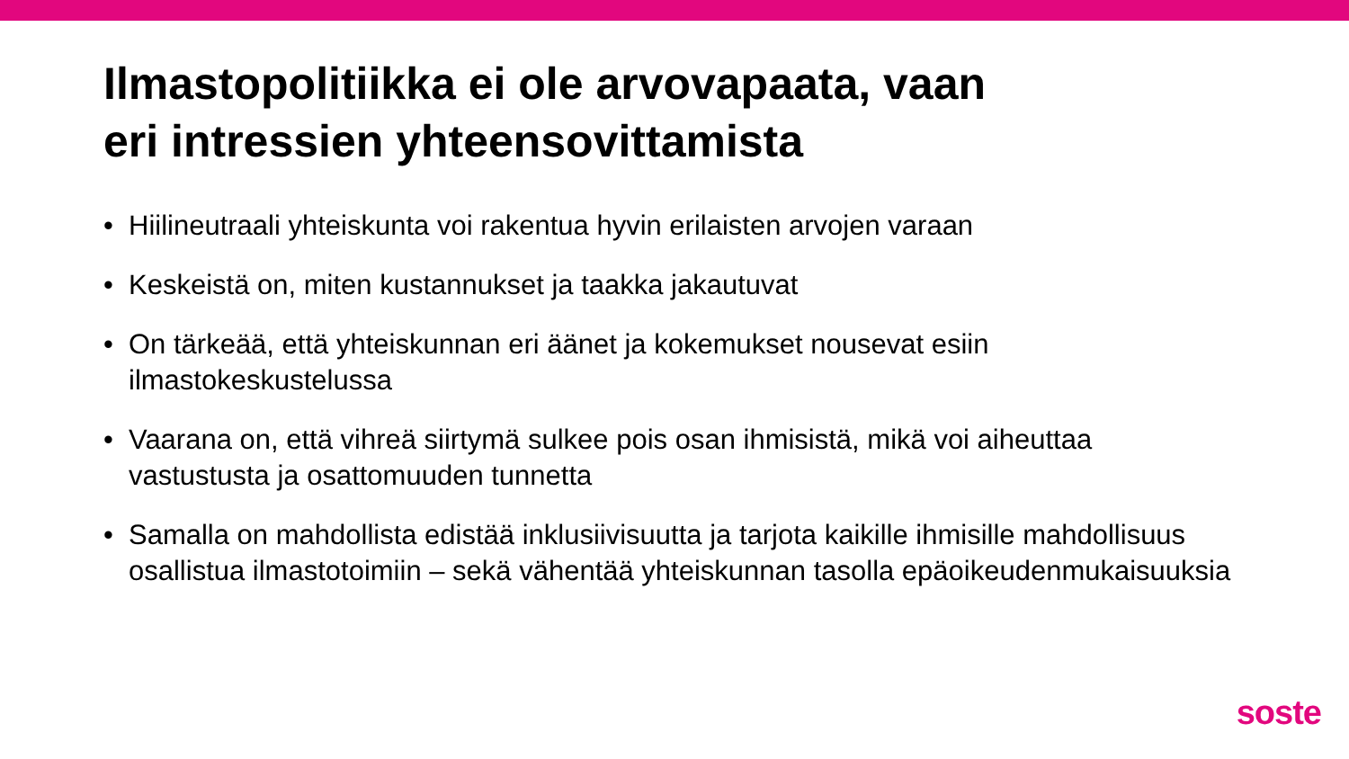Ilmastopolitiikka ei ole arvovapaata, vaan
eri intressien yhteensovittamista
• Hiilineutraali yhteiskunta voi rakentua hyvin erilaisten arvojen varaan
• Keskeistä on, miten kustannukset ja taakka jakautuvat
• On tärkeää, että yhteiskunnan eri äänet ja kokemukset nousevat esiin ilmastokeskustelussa
• Vaarana on, että vihreä siirtymä sulkee pois osan ihmisistä, mikä voi aiheuttaa vastustusta ja osattomuuden tunnetta
• Samalla on mahdollista edistää inklusiivisuutta ja tarjota kaikille ihmisille mahdollisuus osallistua ilmastotoimiin – sekä vähentää yhteiskunnan tasolla epäoikeudenmukaisuuksia
soste